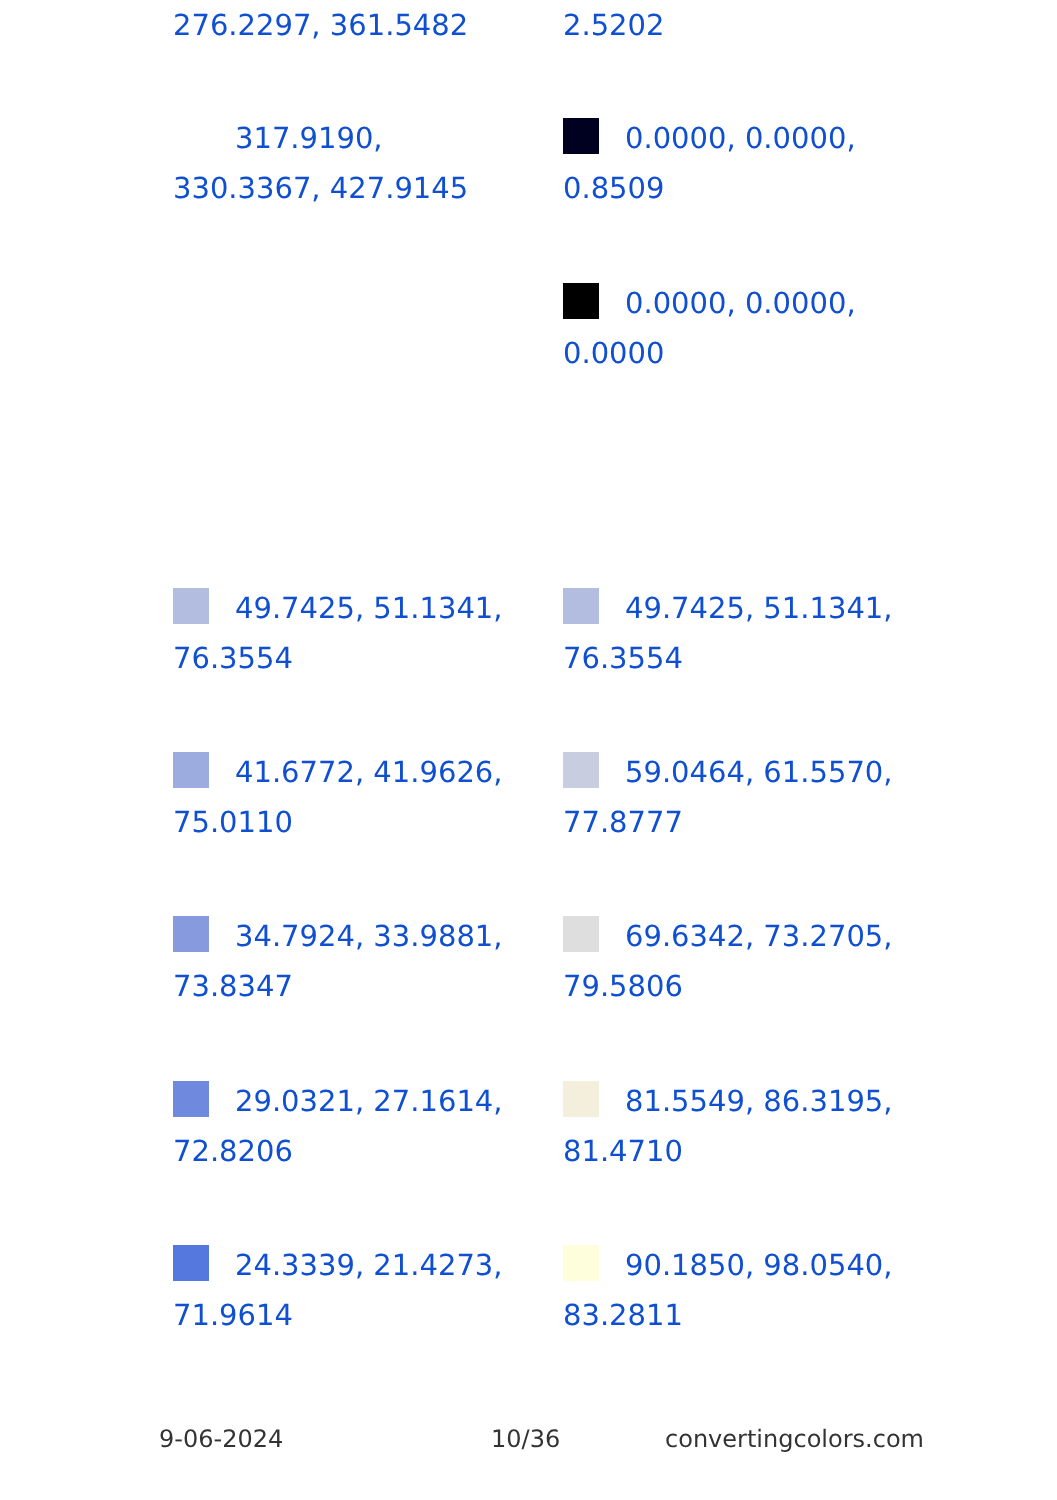276.2297, 361.5482 2.5202
317.9190, 330.3367, 427.9145
0.0000, 0.0000, 0.8509
0.0000, 0.0000, 0.0000
49.7425, 51.1341, 76.3554
49.7425, 51.1341, 76.3554
41.6772, 41.9626, 75.0110
59.0464, 61.5570, 77.8777
34.7924, 33.9881, 73.8347
69.6342, 73.2705, 79.5806
29.0321, 27.1614, 72.8206
81.5549, 86.3195, 81.4710
24.3339, 21.4273, 71.9614
90.1850, 98.0540, 83.2811
9-06-2024 10/36 convertingcolors.com